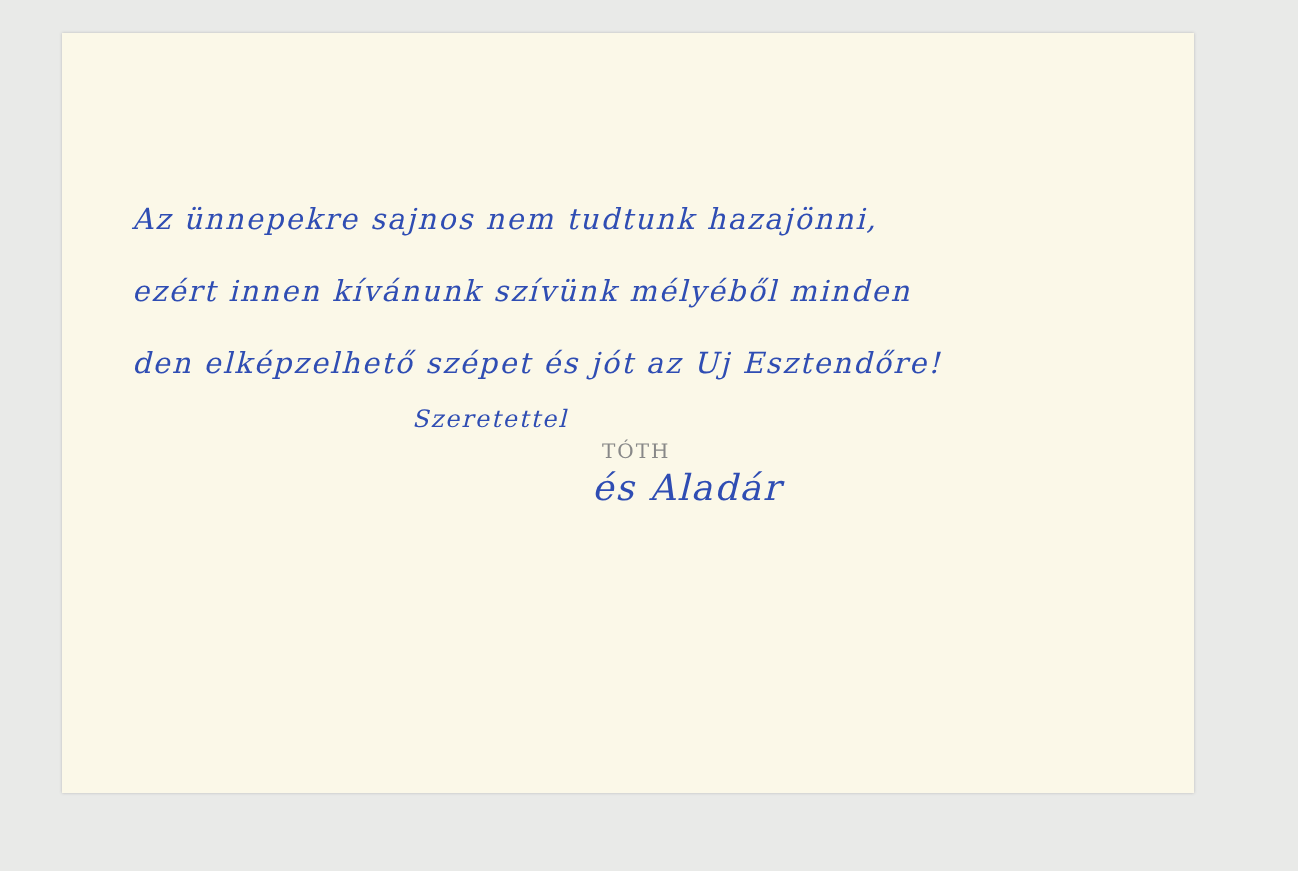Az ünnepekre sajnos nem tudtunk hazajönni,
ezért innen kívánunk szívünk mélyéből minden
den elképzelhető szépet és jót az Uj Esztendőre!
Szeretettel
TÓTH
és Aladár